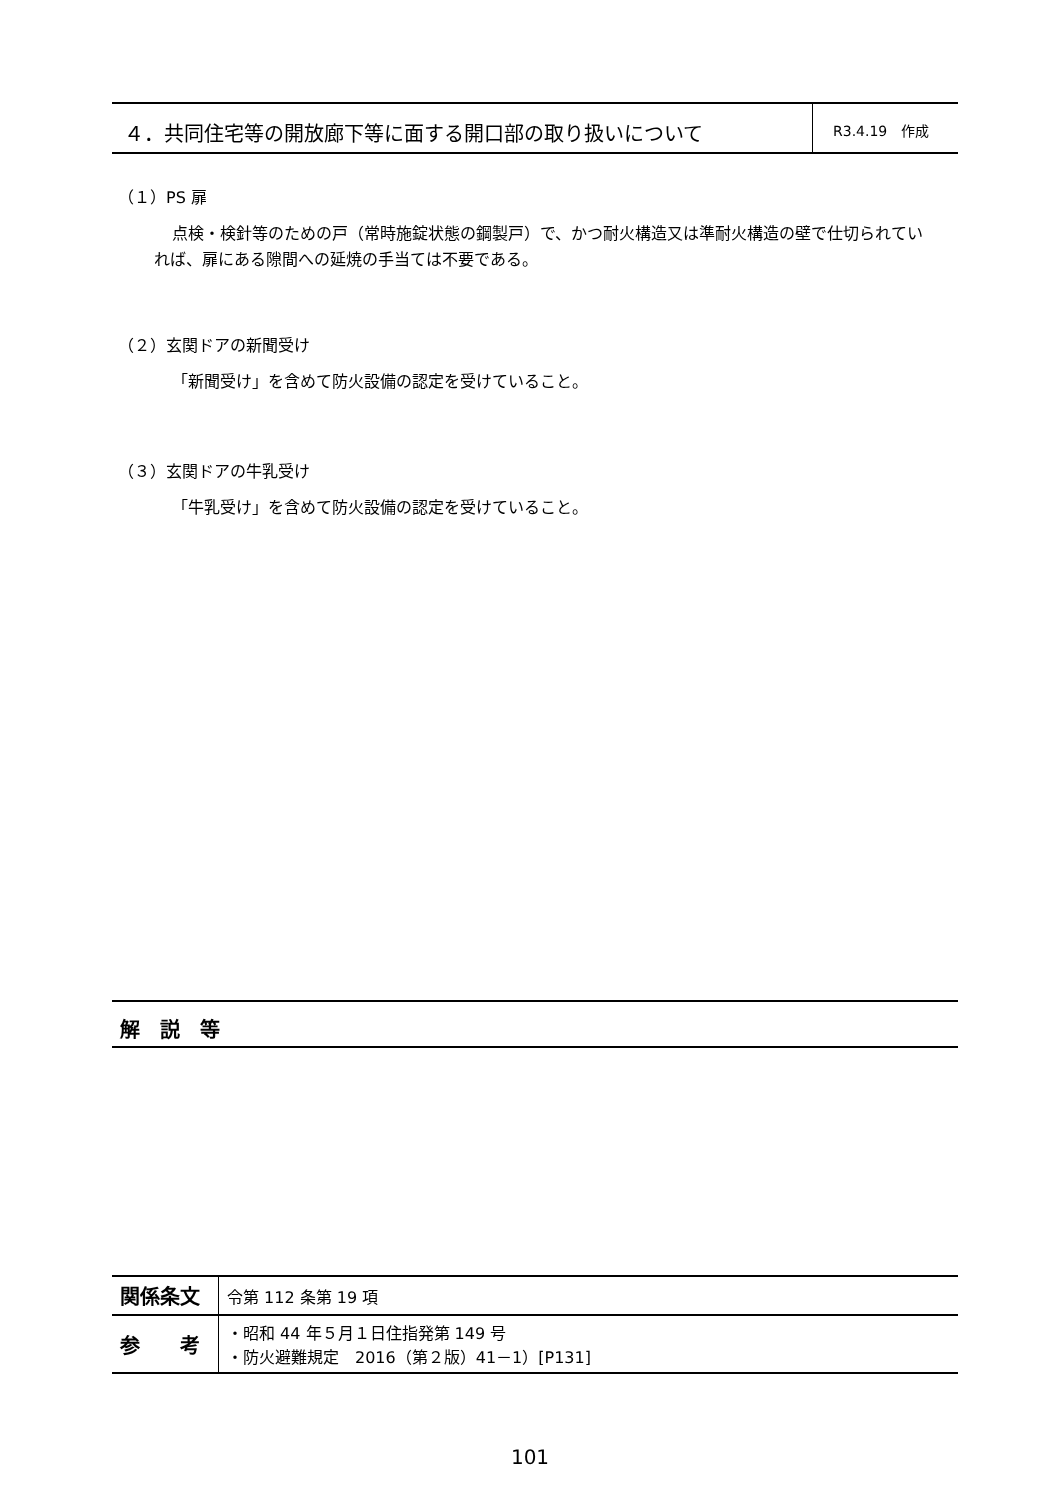４．共同住宅等の開放廊下等に面する開口部の取り扱いについて
R3.4.19　作成
（１）PS 扉
点検・検針等のための戸（常時施錠状態の鋼製戸）で、かつ耐火構造又は準耐火構造の壁で仕切られていれば、扉にある隙間への延焼の手当ては不要である。
（２）玄関ドアの新聞受け
「新聞受け」を含めて防火設備の認定を受けていること。
（３）玄関ドアの牛乳受け
「牛乳受け」を含めて防火設備の認定を受けていること。
解　説　等
| 関係条文 | 令第 112 条第 19 項 |
| 参 考 | ・昭和 44 年５月１日住指発第 149 号 ・防火避難規定 2016（第２版）41－1）[P131] |
101